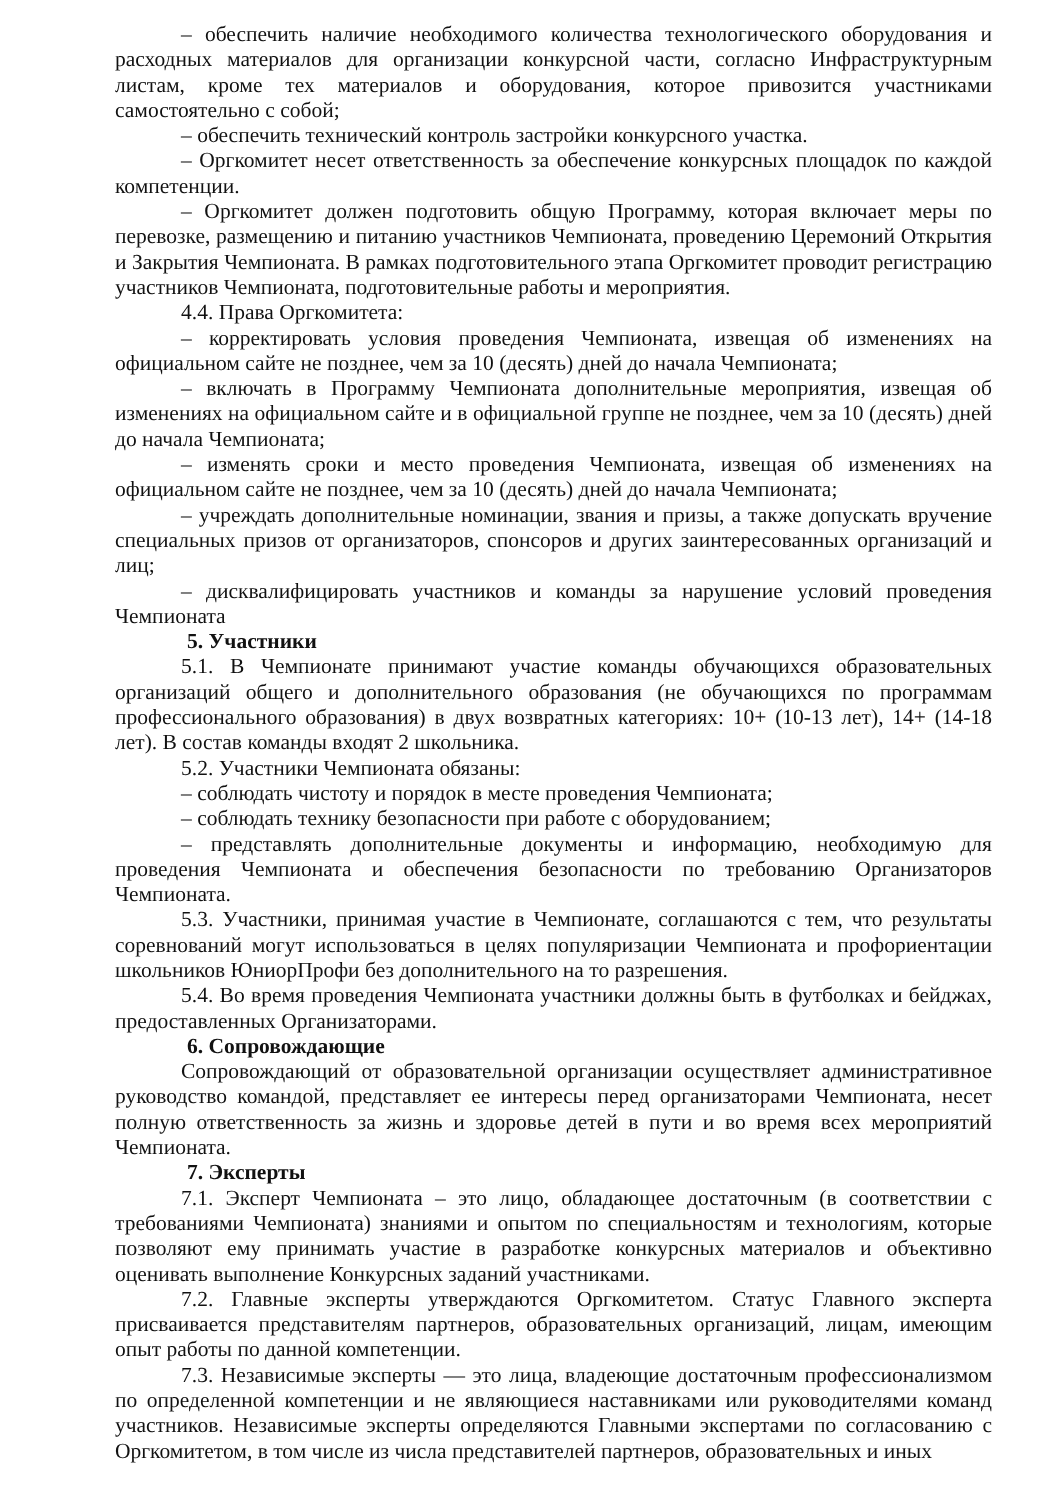– обеспечить наличие необходимого количества технологического оборудования и расходных материалов для организации конкурсной части, согласно Инфраструктурным листам, кроме тех материалов и оборудования, которое привозится участниками самостоятельно с собой;
– обеспечить технический контроль застройки конкурсного участка.
– Оргкомитет несет ответственность за обеспечение конкурсных площадок по каждой компетенции.
– Оргкомитет должен подготовить общую Программу, которая включает меры по перевозке, размещению и питанию участников Чемпионата, проведению Церемоний Открытия и Закрытия Чемпионата. В рамках подготовительного этапа Оргкомитет проводит регистрацию участников Чемпионата, подготовительные работы и мероприятия.
4.4. Права Оргкомитета:
– корректировать условия проведения Чемпионата, извещая об изменениях на официальном сайте не позднее, чем за 10 (десять) дней до начала Чемпионата;
– включать в Программу Чемпионата дополнительные мероприятия, извещая об изменениях на официальном сайте и в официальной группе не позднее, чем за 10 (десять) дней до начала Чемпионата;
– изменять сроки и место проведения Чемпионата, извещая об изменениях на официальном сайте не позднее, чем за 10 (десять) дней до начала Чемпионата;
– учреждать дополнительные номинации, звания и призы, а также допускать вручение специальных призов от организаторов, спонсоров и других заинтересованных организаций и лиц;
– дисквалифицировать участников и команды за нарушение условий проведения Чемпионата
5. Участники
5.1. В Чемпионате принимают участие команды обучающихся образовательных организаций общего и дополнительного образования (не обучающихся по программам профессионального образования) в двух возвратных категориях: 10+ (10-13 лет), 14+ (14-18 лет). В состав команды входят 2 школьника.
5.2. Участники Чемпионата обязаны:
– соблюдать чистоту и порядок в месте проведения Чемпионата;
– соблюдать технику безопасности при работе с оборудованием;
– представлять дополнительные документы и информацию, необходимую для проведения Чемпионата и обеспечения безопасности по требованию Организаторов Чемпионата.
5.3. Участники, принимая участие в Чемпионате, соглашаются с тем, что результаты соревнований могут использоваться в целях популяризации Чемпионата и профориентации школьников ЮниорПрофи без дополнительного на то разрешения.
5.4. Во время проведения Чемпионата участники должны быть в футболках и бейджах, предоставленных Организаторами.
6. Сопровождающие
Сопровождающий от образовательной организации осуществляет административное руководство командой, представляет ее интересы перед организаторами Чемпионата, несет полную ответственность за жизнь и здоровье детей в пути и во время всех мероприятий Чемпионата.
7. Эксперты
7.1. Эксперт Чемпионата – это лицо, обладающее достаточным (в соответствии с требованиями Чемпионата) знаниями и опытом по специальностям и технологиям, которые позволяют ему принимать участие в разработке конкурсных материалов и объективно оценивать выполнение Конкурсных заданий участниками.
7.2. Главные эксперты утверждаются Оргкомитетом. Статус Главного эксперта присваивается представителям партнеров, образовательных организаций, лицам, имеющим опыт работы по данной компетенции.
7.3. Независимые эксперты — это лица, владеющие достаточным профессионализмом по определенной компетенции и не являющиеся наставниками или руководителями команд участников. Независимые эксперты определяются Главными экспертами по согласованию с Оргкомитетом, в том числе из числа представителей партнеров, образовательных и иных